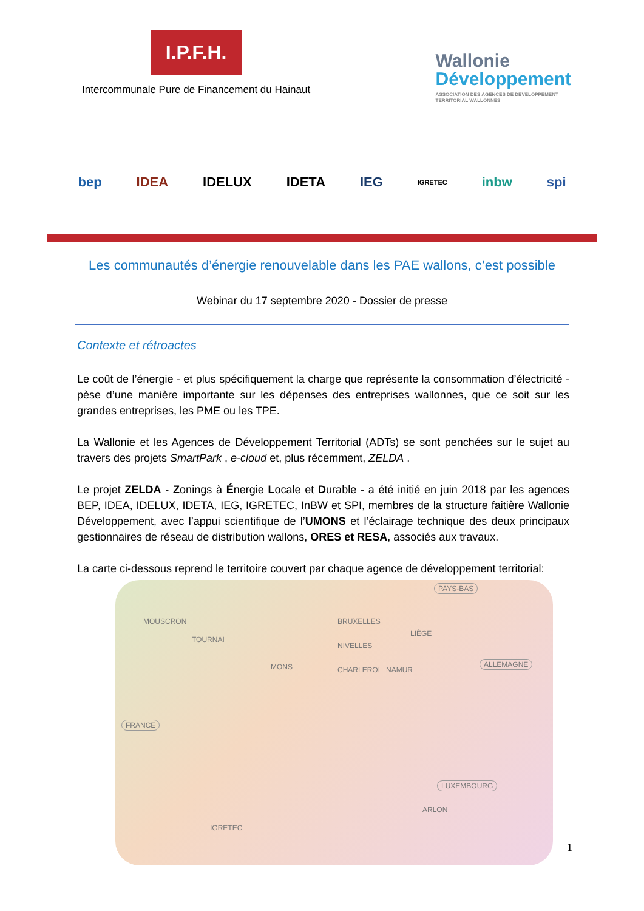I.P.F.H.
Intercommunale Pure de Financement du Hainaut
Wallonie
Développement
ASSOCIATION DES AGENCES DE DÉVELOPPEMENT
TERRITORIAL WALLONNES
bep IDEA IDELUX IDETA IEG IGRETEC inbw spi
Les communautés d’énergie renouvelable dans les PAE wallons, c’est possible
Webinar du 17 septembre 2020 - Dossier de presse
Contexte et rétroactes
Le coût de l’énergie - et plus spécifiquement la charge que représente la consommation d’électricité - pèse d’une manière importante sur les dépenses des entreprises wallonnes, que ce soit sur les grandes entreprises, les PME ou les TPE.
La Wallonie et les Agences de Développement Territorial (ADTs) se sont penchées sur le sujet au travers des projets SmartPark , e-cloud et, plus récemment, ZELDA .
Le projet ZELDA - Zonings à Énergie Locale et Durable - a été initié en juin 2018 par les agences BEP, IDEA, IDELUX, IDETA, IEG, IGRETEC, InBW et SPI, membres de la structure faitière Wallonie Développement, avec l’appui scientifique de l’UMONS et l’éclairage technique des deux principaux gestionnaires de réseau de distribution wallons, ORES et RESA, associés aux travaux.
La carte ci-dessous reprend le territoire couvert par chaque agence de développement territorial:
PAYS-BAS
ALLEMAGNE
FRANCE
LUXEMBOURG
MOUSCRON
TOURNAI
MONS
BRUXELLES
NIVELLES
CHARLEROI NAMUR
LIÈGE
ARLON
IGRETEC
1